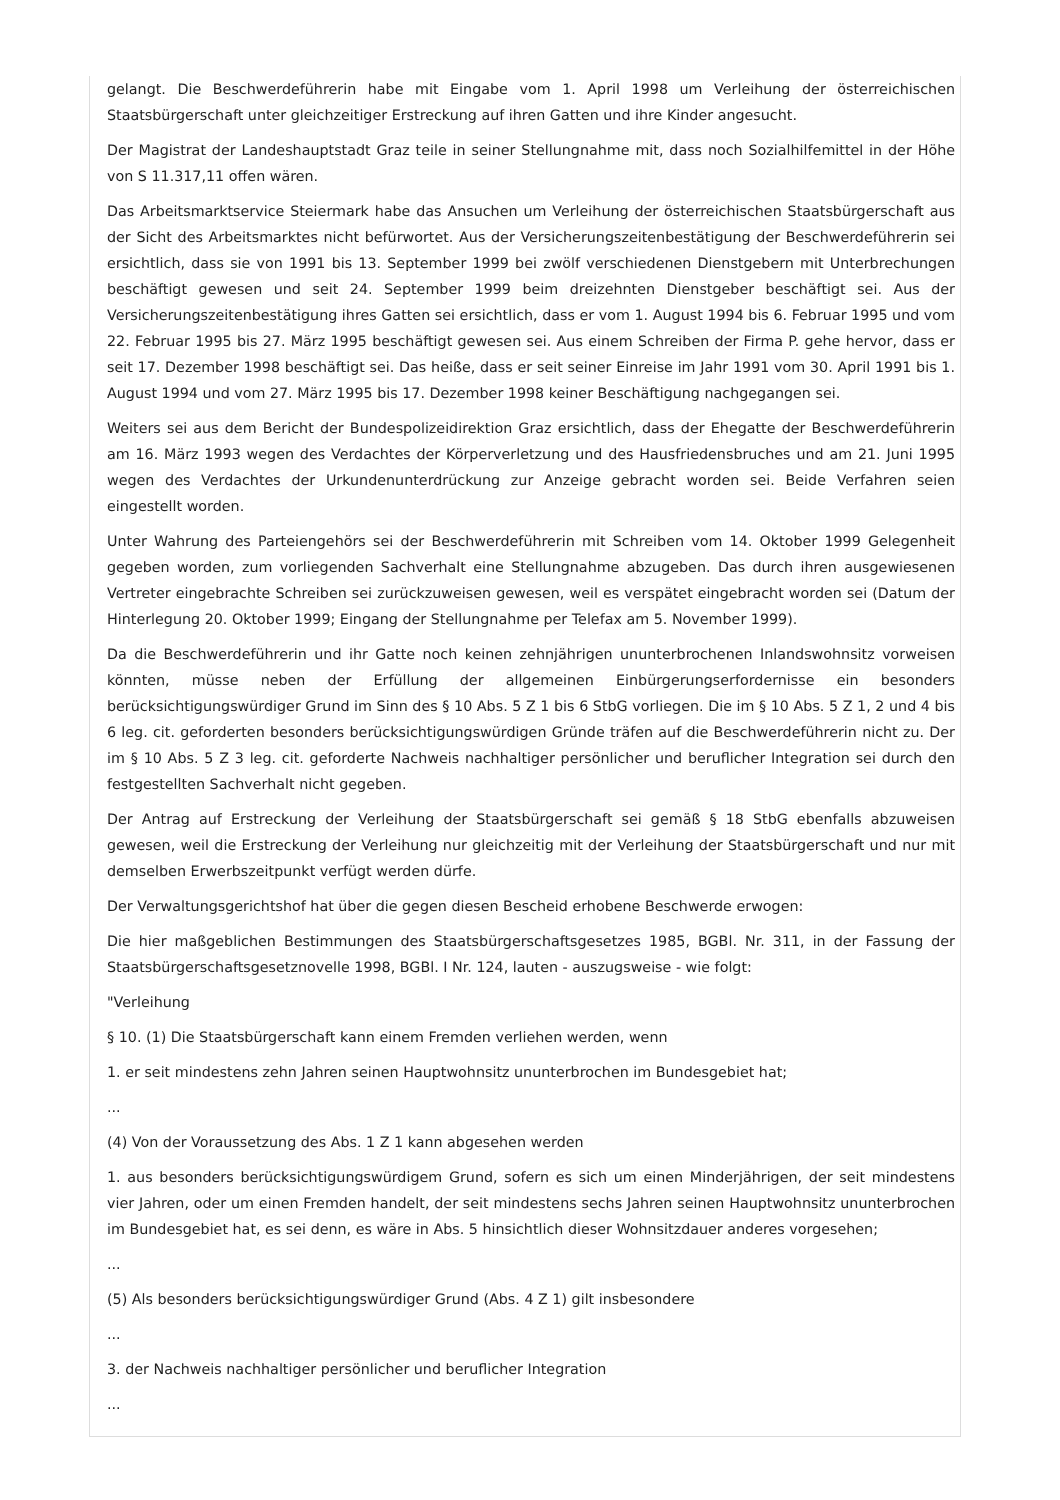gelangt. Die Beschwerdeführerin habe mit Eingabe vom 1. April 1998 um Verleihung der österreichischen Staatsbürgerschaft unter gleichzeitiger Erstreckung auf ihren Gatten und ihre Kinder angesucht.
Der Magistrat der Landeshauptstadt Graz teile in seiner Stellungnahme mit, dass noch Sozialhilfemittel in der Höhe von S 11.317,11 offen wären.
Das Arbeitsmarktservice Steiermark habe das Ansuchen um Verleihung der österreichischen Staatsbürgerschaft aus der Sicht des Arbeitsmarktes nicht befürwortet. Aus der Versicherungszeitenbestätigung der Beschwerdeführerin sei ersichtlich, dass sie von 1991 bis 13. September 1999 bei zwölf verschiedenen Dienstgebern mit Unterbrechungen beschäftigt gewesen und seit 24. September 1999 beim dreizehnten Dienstgeber beschäftigt sei. Aus der Versicherungszeitenbestätigung ihres Gatten sei ersichtlich, dass er vom 1. August 1994 bis 6. Februar 1995 und vom 22. Februar 1995 bis 27. März 1995 beschäftigt gewesen sei. Aus einem Schreiben der Firma P. gehe hervor, dass er seit 17. Dezember 1998 beschäftigt sei. Das heiße, dass er seit seiner Einreise im Jahr 1991 vom 30. April 1991 bis 1. August 1994 und vom 27. März 1995 bis 17. Dezember 1998 keiner Beschäftigung nachgegangen sei.
Weiters sei aus dem Bericht der Bundespolizeidirektion Graz ersichtlich, dass der Ehegatte der Beschwerdeführerin am 16. März 1993 wegen des Verdachtes der Körperverletzung und des Hausfriedensbruches und am 21. Juni 1995 wegen des Verdachtes der Urkundenunterdrückung zur Anzeige gebracht worden sei. Beide Verfahren seien eingestellt worden.
Unter Wahrung des Parteiengehörs sei der Beschwerdeführerin mit Schreiben vom 14. Oktober 1999 Gelegenheit gegeben worden, zum vorliegenden Sachverhalt eine Stellungnahme abzugeben. Das durch ihren ausgewiesenen Vertreter eingebrachte Schreiben sei zurückzuweisen gewesen, weil es verspätet eingebracht worden sei (Datum der Hinterlegung 20. Oktober 1999; Eingang der Stellungnahme per Telefax am 5. November 1999).
Da die Beschwerdeführerin und ihr Gatte noch keinen zehnjährigen ununterbrochenen Inlandswohnsitz vorweisen könnten, müsse neben der Erfüllung der allgemeinen Einbürgerungserfordernisse ein besonders berücksichtigungswürdiger Grund im Sinn des § 10 Abs. 5 Z 1 bis 6 StbG vorliegen. Die im § 10 Abs. 5 Z 1, 2 und 4 bis 6 leg. cit. geforderten besonders berücksichtigungswürdigen Gründe träfen auf die Beschwerdeführerin nicht zu. Der im § 10 Abs. 5 Z 3 leg. cit. geforderte Nachweis nachhaltiger persönlicher und beruflicher Integration sei durch den festgestellten Sachverhalt nicht gegeben.
Der Antrag auf Erstreckung der Verleihung der Staatsbürgerschaft sei gemäß § 18 StbG ebenfalls abzuweisen gewesen, weil die Erstreckung der Verleihung nur gleichzeitig mit der Verleihung der Staatsbürgerschaft und nur mit demselben Erwerbszeitpunkt verfügt werden dürfe.
Der Verwaltungsgerichtshof hat über die gegen diesen Bescheid erhobene Beschwerde erwogen:
Die hier maßgeblichen Bestimmungen des Staatsbürgerschaftsgesetzes 1985, BGBl. Nr. 311, in der Fassung der Staatsbürgerschaftsgesetznovelle 1998, BGBl. I Nr. 124, lauten - auszugsweise - wie folgt:
"Verleihung
§ 10. (1) Die Staatsbürgerschaft kann einem Fremden verliehen werden, wenn
1. er seit mindestens zehn Jahren seinen Hauptwohnsitz ununterbrochen im Bundesgebiet hat;
...
(4) Von der Voraussetzung des Abs. 1 Z 1 kann abgesehen werden
1. aus besonders berücksichtigungswürdigem Grund, sofern es sich um einen Minderjährigen, der seit mindestens vier Jahren, oder um einen Fremden handelt, der seit mindestens sechs Jahren seinen Hauptwohnsitz ununterbrochen im Bundesgebiet hat, es sei denn, es wäre in Abs. 5 hinsichtlich dieser Wohnsitzdauer anderes vorgesehen;
...
(5) Als besonders berücksichtigungswürdiger Grund (Abs. 4 Z 1) gilt insbesondere
...
3. der Nachweis nachhaltiger persönlicher und beruflicher Integration
...